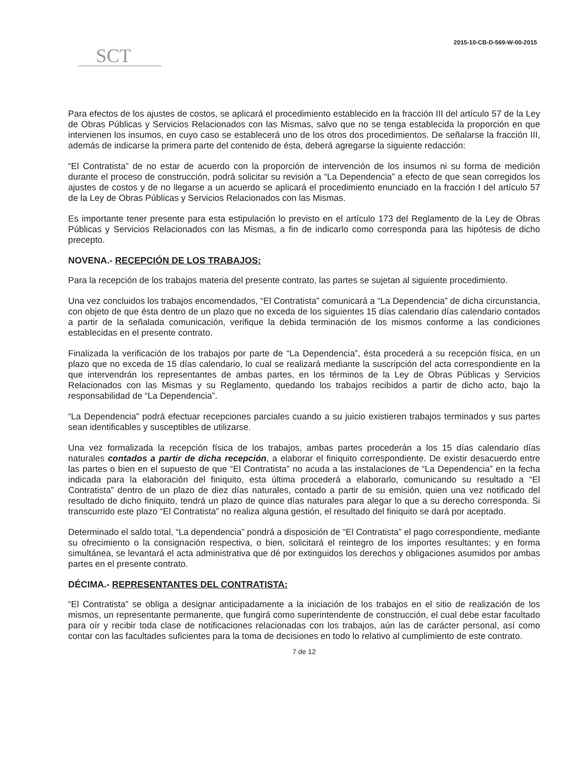2015-10-CB-D-569-W-00-2015
SCT
Para efectos de los ajustes de costos, se aplicará el procedimiento establecido en la fracción III del artículo 57 de la Ley de Obras Públicas y Servicios Relacionados con las Mismas, salvo que no se tenga establecida la proporción en que intervienen los insumos, en cuyo caso se establecerá uno de los otros dos procedimientos. De señalarse la fracción III, además de indicarse la primera parte del contenido de ésta, deberá agregarse la siguiente redacción:
“El Contratista” de no estar de acuerdo con la proporción de intervención de los insumos ni su forma de medición durante el proceso de construcción, podrá solicitar su revisión a “La Dependencia” a efecto de que sean corregidos los ajustes de costos y de no llegarse a un acuerdo se aplicará el procedimiento enunciado en la fracción I del artículo 57 de la Ley de Obras Públicas y Servicios Relacionados con las Mismas.
Es importante tener presente para esta estipulación lo previsto en el artículo 173 del Reglamento de la Ley de Obras Públicas y Servicios Relacionados con las Mismas, a fin de indicarlo como corresponda para las hipótesis de dicho precepto.
NOVENA.- RECEPCIÓN DE LOS TRABAJOS:
Para la recepción de los trabajos materia del presente contrato, las partes se sujetan al siguiente procedimiento.
Una vez concluidos los trabajos encomendados, “El Contratista” comunicará a “La Dependencia” de dicha circunstancia, con objeto de que ésta dentro de un plazo que no exceda de los siguientes 15 días calendario días calendario contados a partir de la señalada comunicación, verifique la debida terminación de los mismos conforme a las condiciones establecidas en el presente contrato.
Finalizada la verificación de los trabajos por parte de “La Dependencia”, ésta procederá a su recepción física, en un plazo que no exceda de 15 días calendario, lo cual se realizará mediante la suscripción del acta correspondiente en la que intervendrán los representantes de ambas partes, en los términos de la Ley de Obras Públicas y Servicios Relacionados con las Mismas y su Reglamento, quedando los trabajos recibidos a partir de dicho acto, bajo la responsabilidad de “La Dependencia”.
“La Dependencia” podrá efectuar recepciones parciales cuando a su juicio existieren trabajos terminados y sus partes sean identificables y susceptibles de utilizarse.
Una vez formalizada la recepción física de los trabajos, ambas partes procederán a los 15 días calendario días naturales contados a partir de dicha recepción, a elaborar el finiquito correspondiente. De existir desacuerdo entre las partes o bien en el supuesto de que “El Contratista” no acuda a las instalaciones de “La Dependencia” en la fecha indicada para la elaboración del finiquito, esta última procederá a elaborarlo, comunicando su resultado a “El Contratista” dentro de un plazo de diez días naturales, contado a partir de su emisión, quien una vez notificado del resultado de dicho finiquito, tendrá un plazo de quince días naturales para alegar lo que a su derecho corresponda. Si transcurrido este plazo “El Contratista” no realiza alguna gestión, el resultado del finiquito se dará por aceptado.
Determinado el saldo total, “La dependencia” pondrá a disposición de “El Contratista” el pago correspondiente, mediante su ofrecimiento o la consignación respectiva, o bien, solicitará el reintegro de los importes resultantes; y en forma simultánea, se levantará el acta administrativa que dé por extinguidos los derechos y obligaciones asumidos por ambas partes en el presente contrato.
DÉCIMA.- REPRESENTANTES DEL CONTRATISTA:
“El Contratista” se obliga a designar anticipadamente a la iniciación de los trabajos en el sitio de realización de los mismos, un representante permanente, que fungirá como superintendente de construcción, el cual debe estar facultado para oír y recibir toda clase de notificaciones relacionadas con los trabajos, aún las de carácter personal, así como contar con las facultades suficientes para la toma de decisiones en todo lo relativo al cumplimiento de este contrato.
7 de 12